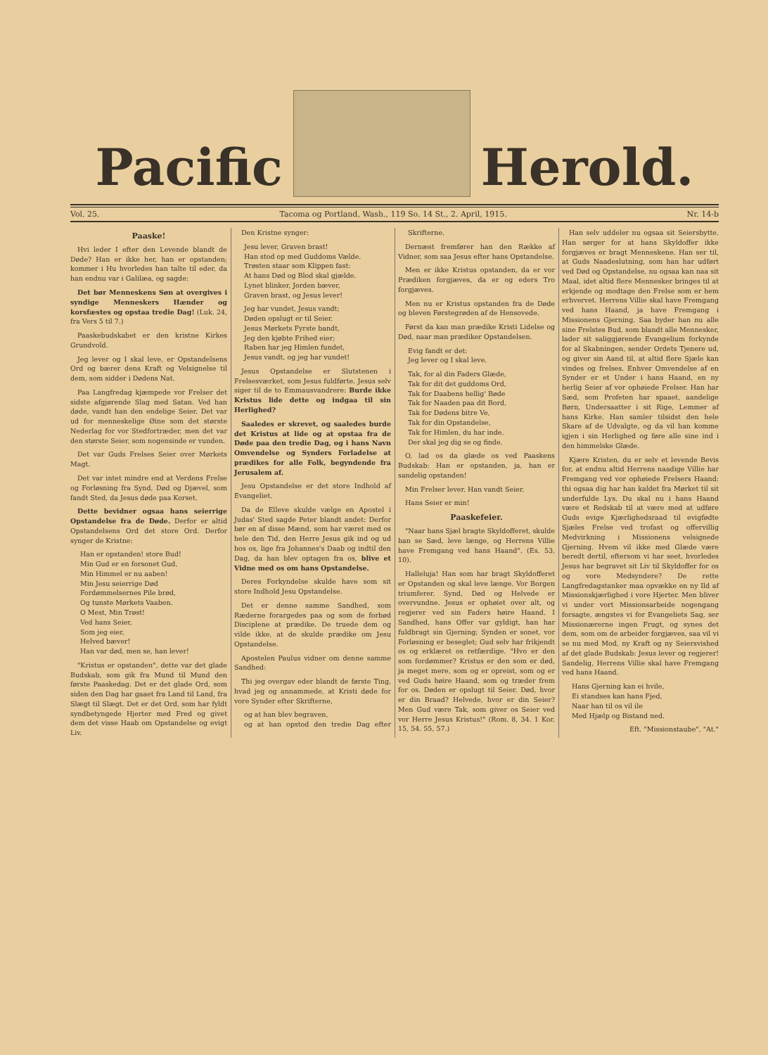Pacific
Herold.
Vol. 25. Tacoma og Portland, Wash., 119 So. 14 St., 2. April, 1915. Nr. 14-b
Paaske!
Hvi leder I efter den Levende blandt de Døde? Han er ikke her, han er opstanden; kommer i Hu hvorledes han talte til eder, da han endnu var i Galilæa, og sagde:
Det bør Menneskens Søn at overgives i syndige Menneskers Hænder og korsfæstes og opstaa tredie Dag! (Luk. 24, fra Vers 5 til 7.)
Paaskebudskabet er den kristne Kirkes Grundvold.
Jeg lever og I skal leve, er Opstandelsens Ord og bærer dens Kraft og Velsignelse til dem, som sidder i Dødens Nat.
Paa Langfredag kjæmpede vor Frelser det sidste afgjørende Slag med Satan. Ved han døde, vandt han den endelige Seier. Det var ud for menneskelige Øine som det største Nederlag for vor Stedfortræder, men det var den største Seier, som nogensinde er vunden.
Det var Guds Frelses Seier over Mørkets Magt.
Det var intet mindre end at Verdens Frelse og Forløsning fra Synd, Død og Djævel, som fandt Sted, da Jesus døde paa Korset.
Dette bevidner ogsaa hans seierrige Opstandelse fra de Døde. Derfor er altid Opstandelsens Ord det store Ord. Derfor synger de Kristne:
Han er opstanden! store Bud!
Min Gud er en forsonet Gud,
Min Himmel er nu aaben!
Min Jesu seierrige Død
Fordømmelsernes Pile brød,
Og tunste Mørkets Vaaben.
O Mest, Min Trøst!
Ved hans Seier,
Som jeg eier,
Helved bæver!
Han var død, men se, han lever!
"Kristus er opstanden", dette var det glade Budskab, som gik fra Mund til Mund den første Paaskedag. Det er det glade Ord, som siden den Dag har gaaet fra Land til Land, fra Slægt til Slægt. Det er det Ord, som har fyldt syndbetyngede Hjerter med Fred og givet dem det visse Haab om Opstandelse og evigt Liv.
Den Kristne synger:
Jesu lever, Graven brast!
Han stod op med Guddoms Vælde.
Trøsten staar som Klippen fast:
At hans Død og Blod skal gjælde.
Lynet blinker, Jorden bæver,
Graven brast, og Jesus lever!
Jeg har vundet, Jesus vandt;
Døden opslugt er til Seier.
Jesus Mørkets Fyrste bandt,
Jeg den kjøbte Frihed eier;
Raben har jeg Himlen fundet,
Jesus vandt, og jeg har vundet!
Jesus Opstandelse er Slutstenen i Frelsesværket, som Jesus fuldførte. Jesus selv siger til de to Emmausvandrere: Burde ikke Kristus lide dette og indgaa til sin Herlighed?
Saaledes er skrevet, og saaledes burde det Kristus at lide og at opstaa fra de Døde paa den tredie Dag, og i hans Navn Omvendelse og Synders Forladelse at prædikes for alle Folk, begyndende fra Jerusalem af.
Jesu Opstandelse er det store Indhold af Evangeliet.
Da de Elleve skulde vælge en Apostel i Judas' Sted sagde Peter blandt andet: Derfor bør en af disse Mænd, som har været med os hele den Tid, den Herre Jesus gik ind og ud hos os, lige fra Johannes's Daab og indtil den Dag, da han blev optagen fra os, blive et Vidne med os om hans Opstandelse.
Deres Forkyndelse skulde have som sit store Indhold Jesu Opstandelse.
Det er denne samme Sandhed, som Ræderne forargedes paa og som de forbød Disciplene at prædike. De truede dem og vilde ikke, at de skulde prædike om Jesu Opstandelse.
Apostelen Paulus vidner om denne samme Sandhed:
Thi jeg overgav eder blandt de første Ting, hvad jeg og annammede, at Kristi døde for vore Synder efter Skrifterne,
og at han blev begraven,
og at han opstod den tredie Dag efter Skrifterne.
Dernæst fremfører han den Række af Vidner, som saa Jesus efter hans Opstandelse.
Men er ikke Kristus opstanden, da er vor Prædiken forgjæves, da er og eders Tro forgjæves.
Men nu er Kristus opstanden fra de Døde og bleven Førstegrøden af de Hensovede.
Først da kan man prædike Kristi Lidelse og Død, naar man prædiker Opstandelsen.
Evig fandt er det:
Jeg lever og I skal leve.
Tak, for al din Faders Glæde,
Tak for dit det guddoms Ord,
Tak for Daabens hellig' Bøde
Tak for Naaden paa dit Bord,
Tak for Dødens bitre Ve,
Tak for din Opstandelse,
Tak for Himlen, du har inde.
Der skal jeg dig se og finde.
O, lad os da glæde os ved Paaskens Budskab: Han er opstanden, ja, han er sandelig opstanden!
Min Frelser lever. Han vandt Seier.
Hans Seier er min!
Paaskefeier.
"Naar hans Sjæl bragte Skyldofferet, skulde han se Sæd, leve længe, og Herrens Villie have Fremgang ved hans Haand". (Es. 53, 10).
Halleluja! Han som har bragt Skyldofferet er Opstanden og skal leve længe. Vor Borgen triumferer. Synd, Død og Helvede er overvundne. Jesus er ophøiet over alt, og regjerer ved sin Faders høire Haand. I Sandhed, hans Offer var gyldigt, han har fuldbragt sin Gjerning; Synden er sonet, vor Forløsning er beseglet; Gud selv har frikjendt os og erklæret os retfærdige. "Hvo er den som fordømmer? Kristus er den som er død, ja meget mere, som og er opreist, som og er ved Guds høire Haand, som og træder frem for os. Døden er opslugt til Seier. Død, hvor er din Braad? Helvede, hvor er din Seier? Men Gud være Tak, som giver os Seier ved vor Herre Jesus Kristus!" (Rom. 8, 34. 1 Kor. 15, 54. 55, 57.)
Han selv uddeler nu ogsaa sit Seiersbytte. Han sørger for at hans Skyldoffer ikke forgjæves er bragt Menneskene. Han ser til, at Guds Naadeslutning, som han har udført ved Død og Opstandelse, nu ogsaa kan naa sit Maal, idet altid flere Mennesker bringes til at erkjende og modtage den Frelse som er hem erhvervet. Herrens Villie skal have Fremgang ved hans Haand, ja have Fremgang i Missionens Gjerning. Saa byder han nu alle sine Frelstes Bud, som blandt alle Mennesker, lader sit saliggjørende Evangelium forkynde for al Skabningen, sender Ordets Tjenere ud, og giver sin Aand til, at altid flere Sjæle kan vindes og frelses. Enhver Omvendelse af en Synder er et Under i hans Haand, en ny herlig Seier af vor ophøiede Frelser. Han har Sæd, som Profeten har spaaet, aandelige Børn, Undersaatter i sit Rige, Lemmer af hans Kirke. Han samler tilsidst den hele Skare af de Udvalgte, og da vil han komme igjen i sin Herlighed og føre alle sine ind i den himmelske Glæde.
Kjære Kristen, du er selv et levende Bevis for, at endnu altid Herrens naadige Villie har Fremgang ved vor ophøiede Frelsers Haand: thi ogsaa dig har han kaldet fra Mørket til sit underfulde Lys. Du skal nu i hans Haand være et Redskab til at være med at udføre Guds evige Kjærlighedsraad til evigfødte Sjæles Frelse ved trofast og offervillig Medvirkning i Missionens velsignede Gjerning. Hvem vil ikke med Glæde være beredt dertil, eftersom vi har seet, hvorledes Jesus har begravet sit Liv til Skyldoffer for os og vore Medsyndere? De rette Langfredagstanker maa opvække en ny Ild af Missionskjærlighed i vore Hjerter. Men bliver vi under vort Missionsarbeide nogengang forsagte, ængstes vi for Evangeliets Sag, ser Missionærerne ingen Frugt, og synes det dem, som om de arbeider forgjæves, saa vil vi se nu med Mod, ny Kraft og ny Seiersvished af det glade Budskab: Jesus lever og regjerer! Sandelig, Herrens Villie skal have Fremgang ved hans Haand.
Hans Gjerning kan ei hvile,
Ei standses kan hans Fjed,
Naar han til os vil ile
Med Hjælp og Bistand ned.
Eft. "Missionstaube", "At."